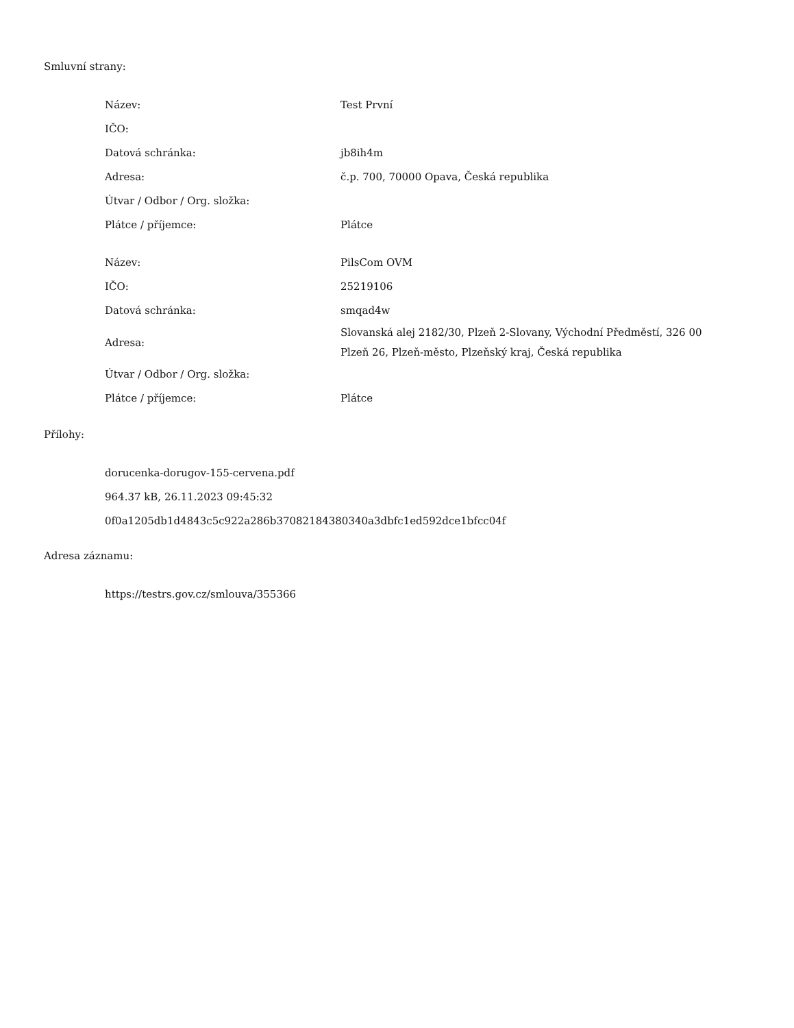Smluvní strany:
| Název: | Test První |
| IČO: | |
| Datová schránka: | jb8ih4m |
| Adresa: | č.p. 700, 70000 Opava, Česká republika |
| Útvar / Odbor / Org. složka: | |
| Plátce / příjemce: | Plátce |
| Název: | PilsCom OVM |
| IČO: | 25219106 |
| Datová schránka: | smqad4w |
| Adresa: | Slovanská alej 2182/30, Plzeň 2-Slovany, Východní Předměstí, 326 00 Plzeň 26, Plzeň-město, Plzeňský kraj, Česká republika |
| Útvar / Odbor / Org. složka: | |
| Plátce / příjemce: | Plátce |
Přílohy:
dorucenka-dorugov-155-cervena.pdf
964.37 kB, 26.11.2023 09:45:32
0f0a1205db1d4843c5c922a286b37082184380340a3dbfc1ed592dce1bfcc04f
Adresa záznamu:
https://testrs.gov.cz/smlouva/355366